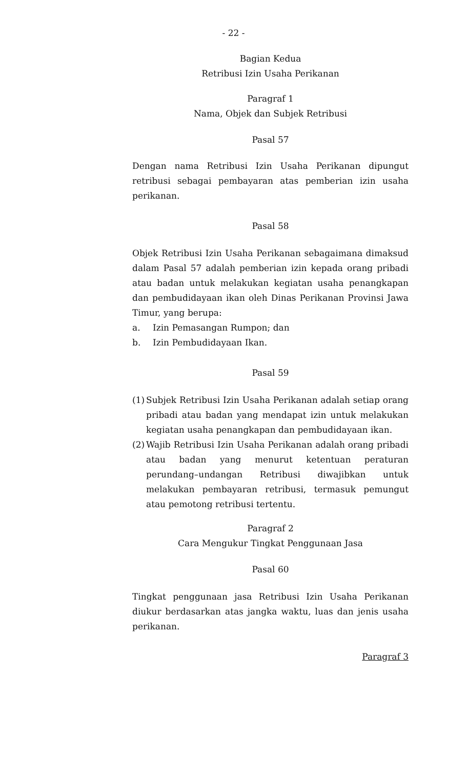- 22 -
Bagian Kedua
Retribusi Izin Usaha Perikanan
Paragraf 1
Nama, Objek dan Subjek Retribusi
Pasal 57
Dengan nama Retribusi Izin Usaha Perikanan dipungut retribusi sebagai pembayaran atas pemberian izin usaha perikanan.
Pasal 58
Objek Retribusi Izin Usaha Perikanan sebagaimana dimaksud dalam Pasal 57 adalah pemberian izin kepada orang pribadi atau badan untuk melakukan kegiatan usaha penangkapan dan pembudidayaan ikan oleh Dinas Perikanan Provinsi Jawa Timur, yang berupa:
a. Izin Pemasangan Rumpon; dan
b. Izin Pembudidayaan Ikan.
Pasal 59
(1) Subjek Retribusi Izin Usaha Perikanan adalah setiap orang pribadi atau badan yang mendapat izin untuk melakukan kegiatan usaha penangkapan dan pembudidayaan ikan.
(2) Wajib Retribusi Izin Usaha Perikanan adalah orang pribadi atau badan yang menurut ketentuan peraturan perundang–undangan Retribusi diwajibkan untuk melakukan pembayaran retribusi, termasuk pemungut atau pemotong retribusi tertentu.
Paragraf 2
Cara Mengukur Tingkat Penggunaan Jasa
Pasal 60
Tingkat penggunaan jasa Retribusi Izin Usaha Perikanan diukur berdasarkan atas jangka waktu, luas dan jenis usaha perikanan.
Paragraf 3